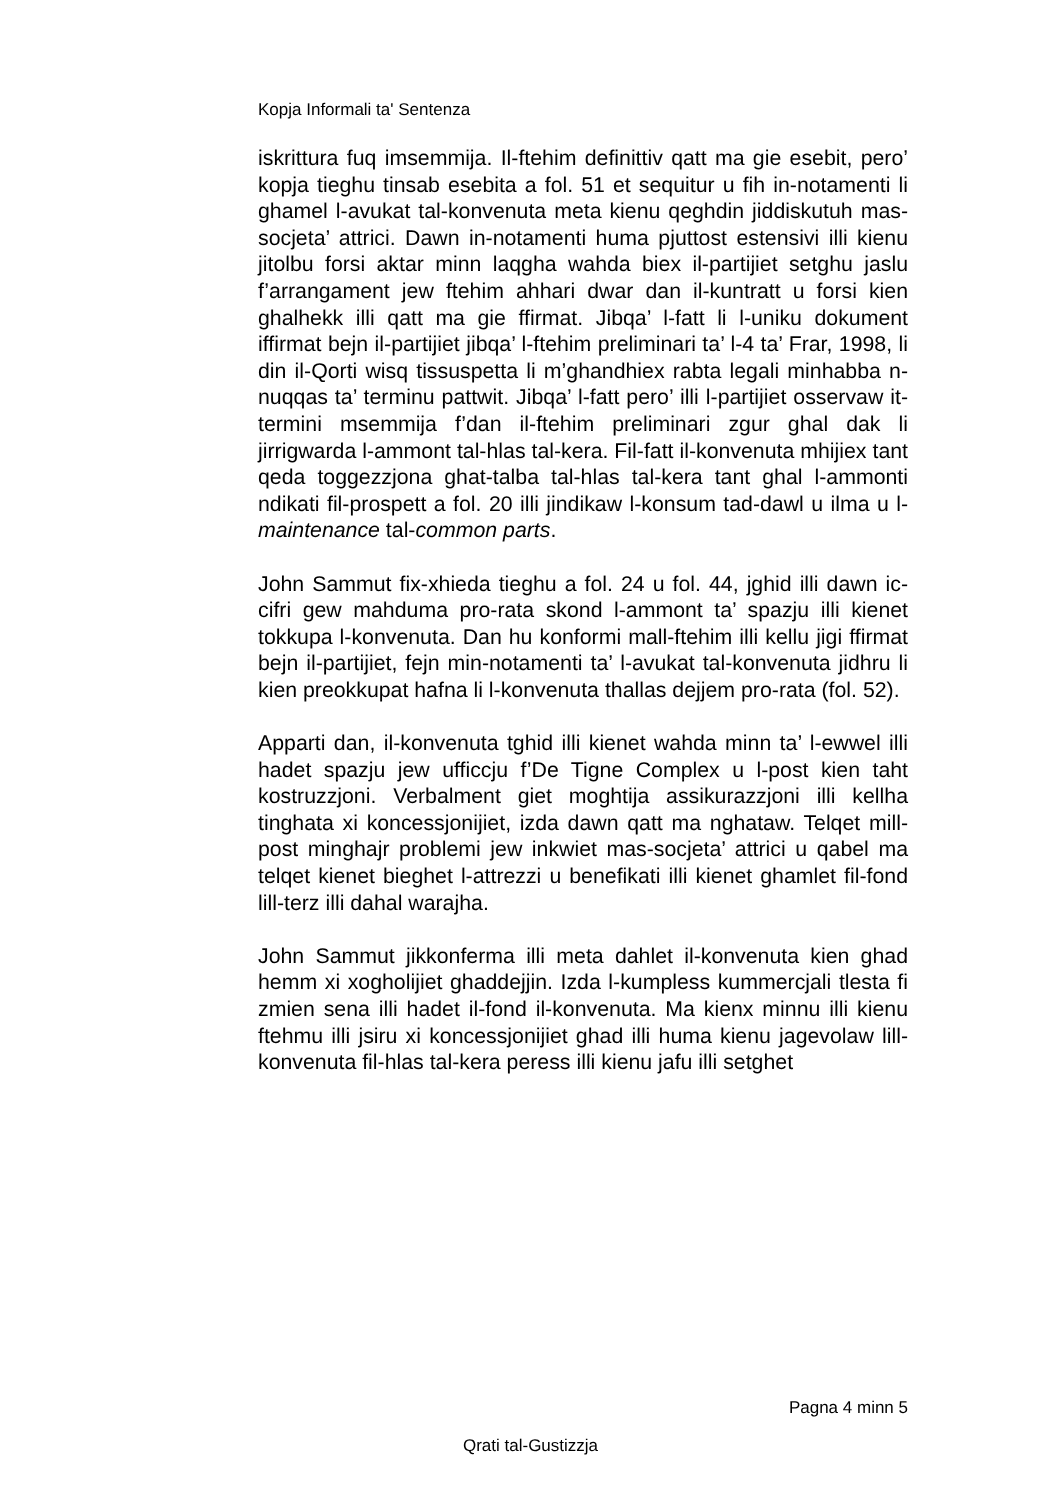Kopja Informali ta' Sentenza
iskrittura fuq imsemmija. Il-ftehim definittiv qatt ma gie esebit, pero’ kopja tieghu tinsab esebita a fol. 51 et sequitur u fih in-notamenti li ghamel l-avukat tal-konvenuta meta kienu qeghdin jiddiskutuh mas-socjeta’ attrici. Dawn in-notamenti huma pjuttost estensivi illi kienu jitolbu forsi aktar minn laqgha wahda biex il-partijiet setghu jaslu f’arrangament jew ftehim ahhari dwar dan il-kuntratt u forsi kien ghalhekk illi qatt ma gie ffirmat. Jibqa’ l-fatt li l-uniku dokument iffirmat bejn il-partijiet jibqa’ l-ftehim preliminari ta’ l-4 ta’ Frar, 1998, li din il-Qorti wisq tissuspetta li m’ghandhiex rabta legali minhabba n-nuqqas ta’ terminu pattwit. Jibqa’ l-fatt pero’ illi l-partijiet osservaw it-termini msemmija f’dan il-ftehim preliminari zgur ghal dak li jirrigwarda l-ammont tal-hlas tal-kera. Fil-fatt il-konvenuta mhijiex tant qeda toggezzjona ghat-talba tal-hlas tal-kera tant ghal l-ammonti ndikati fil-prospett a fol. 20 illi jindikaw l-konsum tad-dawl u ilma u l-maintenance tal-common parts.
John Sammut fix-xhieda tieghu a fol. 24 u fol. 44, jghid illi dawn ic-cifri gew mahduma pro-rata skond l-ammont ta’ spazju illi kienet tokkupa l-konvenuta. Dan hu konformi mall-ftehim illi kellu jigi ffirmat bejn il-partijiet, fejn min-notamenti ta’ l-avukat tal-konvenuta jidhru li kien preokkupat hafna li l-konvenuta thallas dejjem pro-rata (fol. 52).
Apparti dan, il-konvenuta tghid illi kienet wahda minn ta’ l-ewwel illi hadet spazju jew ufficcju f’De Tigne Complex u l-post kien taht kostruzzjoni. Verbalment giet moghtija assikurazzjoni illi kellha tinghata xi koncessjonijiet, izda dawn qatt ma nghataw. Telqet mill-post minghajr problemi jew inkwiet mas-socjeta’ attrici u qabel ma telqet kienet bieghet l-attrezzi u benefikati illi kienet ghamlet fil-fond lill-terz illi dahal warajha.
John Sammut jikkonferma illi meta dahlet il-konvenuta kien ghad hemm xi xogholijiet ghaddejjin. Izda l-kumpless kummercjali tlesta fi zmien sena illi hadet il-fond il-konvenuta. Ma kienx minnu illi kienu ftehmu illi jsiru xi koncessjonijiet ghad illi huma kienu jagevolaw lill-konvenuta fil-hlas tal-kera peress illi kienu jafu illi setghet
Pagna 4 minn 5
Qrati tal-Gustizzja